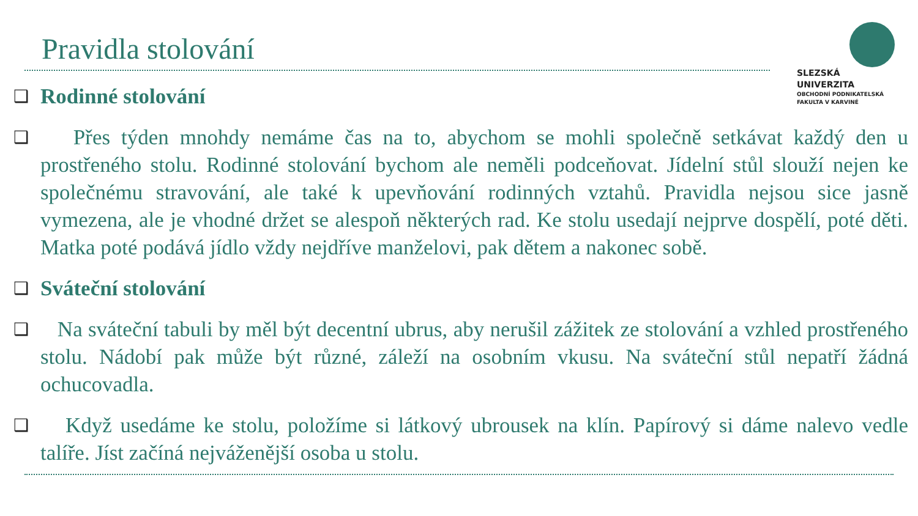Pravidla stolování
SLEZSKÁ
UNIVERZITA
OBCHODNÍ PODNIKATELSKÁ
FAKULTA V KARVINÉ
❑ Rodinné stolování
❑ Přes týden mnohdy nemáme čas na to, abychom se mohli společně setkávat každý den u prostřeného stolu. Rodinné stolování bychom ale neměli podceňovat. Jídelní stůl slouží nejen ke společnému stravování, ale také k upevňování rodinných vztahů. Pravidla nejsou sice jasně vymezena, ale je vhodné držet se alespoň některých rad. Ke stolu usedají nejprve dospělí, poté děti. Matka poté podává jídlo vždy nejdříve manželovi, pak dětem a nakonec sobě.
❑ Sváteční stolování
❑ Na sváteční tabuli by měl být decentní ubrus, aby nerušil zážitek ze stolování a vzhled prostřeného stolu. Nádobí pak může být různé, záleží na osobním vkusu. Na sváteční stůl nepatří žádná ochucovadla.
❑ Když usedáme ke stolu, položíme si látkový ubrousek na klín. Papírový si dáme nalevo vedle talíře. Jíst začíná nejváženější osoba u stolu.